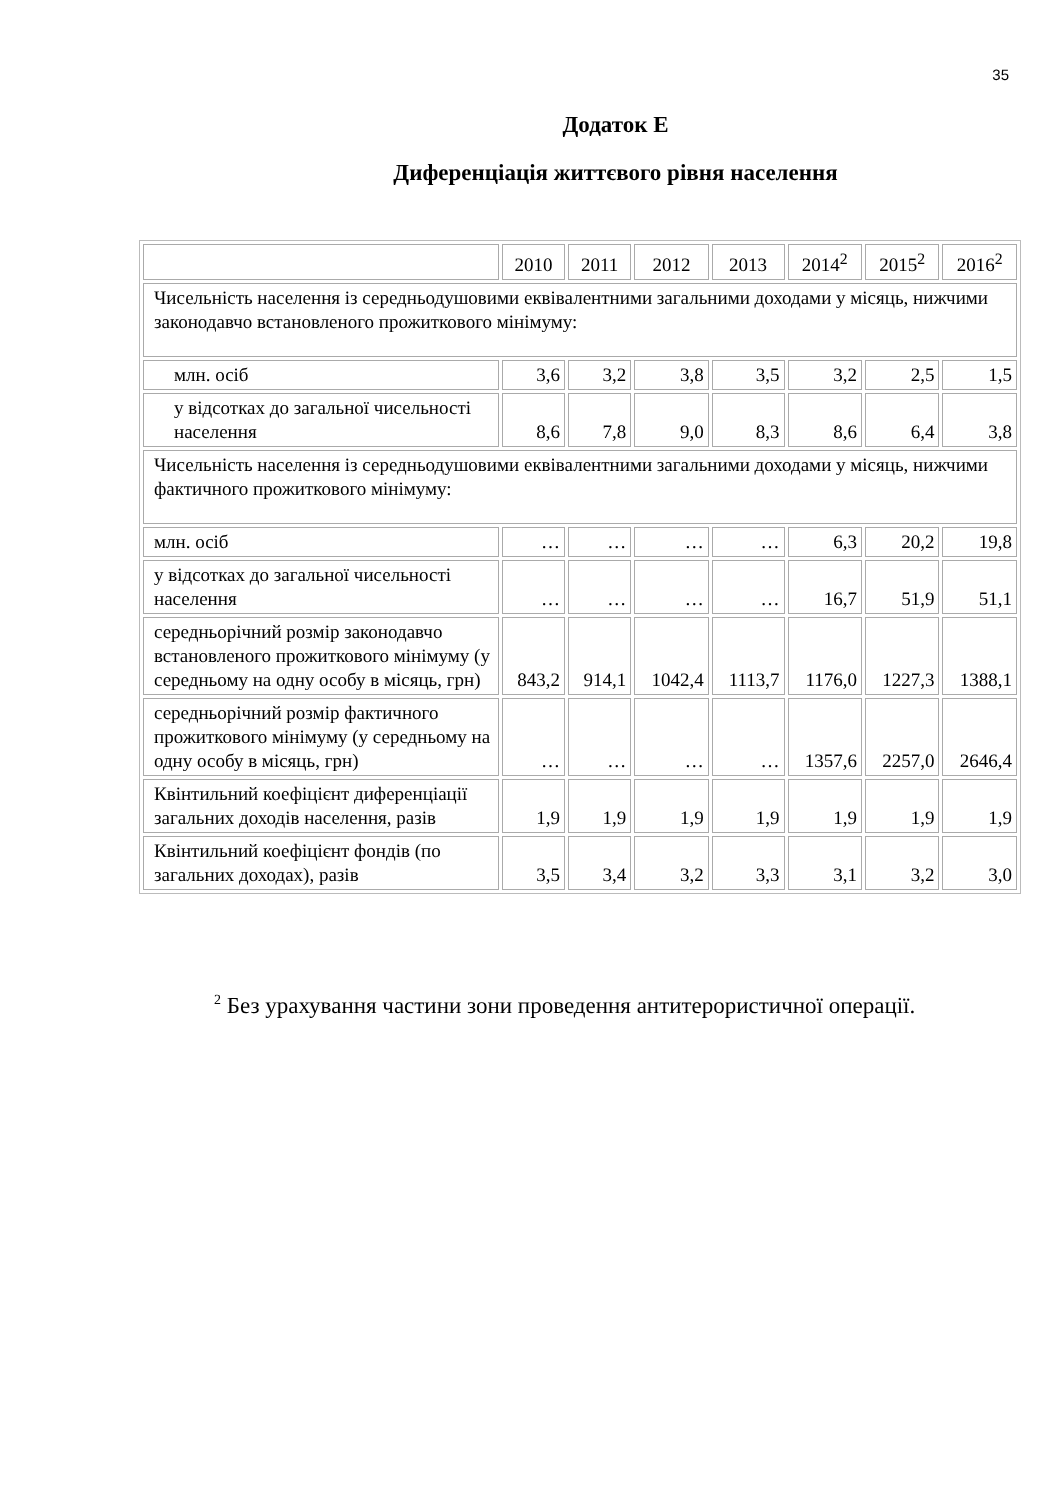35
Додаток Е
Диференціація життєвого рівня населення
| | 2010 | 2011 | 2012 | 2013 | 2014<sup>2</sup> | 2015<sup>2</sup> | 2016<sup>2</sup> |
| Чисельність населення із середньодушовими еквівалентними загальними доходами у місяць, нижчими законодавчо встановленого прожиткового мінімуму: | | | | | | | |
| млн. осіб | 3,6 | 3,2 | 3,8 | 3,5 | 3,2 | 2,5 | 1,5 |
| у відсотках до загальної чисельності населення | 8,6 | 7,8 | 9,0 | 8,3 | 8,6 | 6,4 | 3,8 |
| Чисельність населення із середньодушовими еквівалентними загальними доходами у місяць, нижчими фактичного прожиткового мінімуму: | | | | | | | |
| млн. осіб | … | … | … | … | 6,3 | 20,2 | 19,8 |
| у відсотках до загальної чисельності населення | … | … | … | … | 16,7 | 51,9 | 51,1 |
| середньорічний розмір законодавчо встановленого прожиткового мінімуму (у середньому на одну особу в місяць, грн) | 843,2 | 914,1 | 1042,4 | 1113,7 | 1176,0 | 1227,3 | 1388,1 |
| середньорічний розмір фактичного прожиткового мінімуму (у середньому на одну особу в місяць, грн) | … | … | … | … | 1357,6 | 2257,0 | 2646,4 |
| Квінтильний коефіцієнт диференціації загальних доходів населення, разів | 1,9 | 1,9 | 1,9 | 1,9 | 1,9 | 1,9 | 1,9 |
| Квінтильний коефіцієнт фондів (по загальних доходах), разів | 3,5 | 3,4 | 3,2 | 3,3 | 3,1 | 3,2 | 3,0 |
<sup>2</sup> Без урахування частини зони проведення антитерористичної операції.